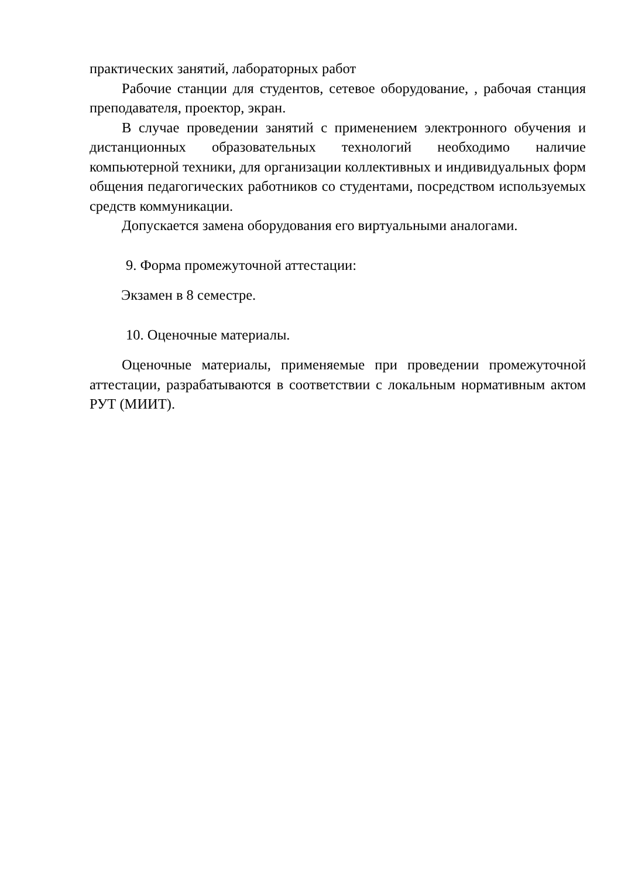практических занятий, лабораторных работ
Рабочие станции для студентов, сетевое оборудование, , рабочая станция преподавателя, проектор, экран.
В случае проведении занятий с применением электронного обучения и дистанционных образовательных технологий необходимо наличие компьютерной техники, для организации коллективных и индивидуальных форм общения педагогических работников со студентами, посредством используемых средств коммуникации.
Допускается замена оборудования его виртуальными аналогами.
9. Форма промежуточной аттестации:
Экзамен в 8 семестре.
10. Оценочные материалы.
Оценочные материалы, применяемые при проведении промежуточной аттестации, разрабатываются в соответствии с локальным нормативным актом РУТ (МИИТ).